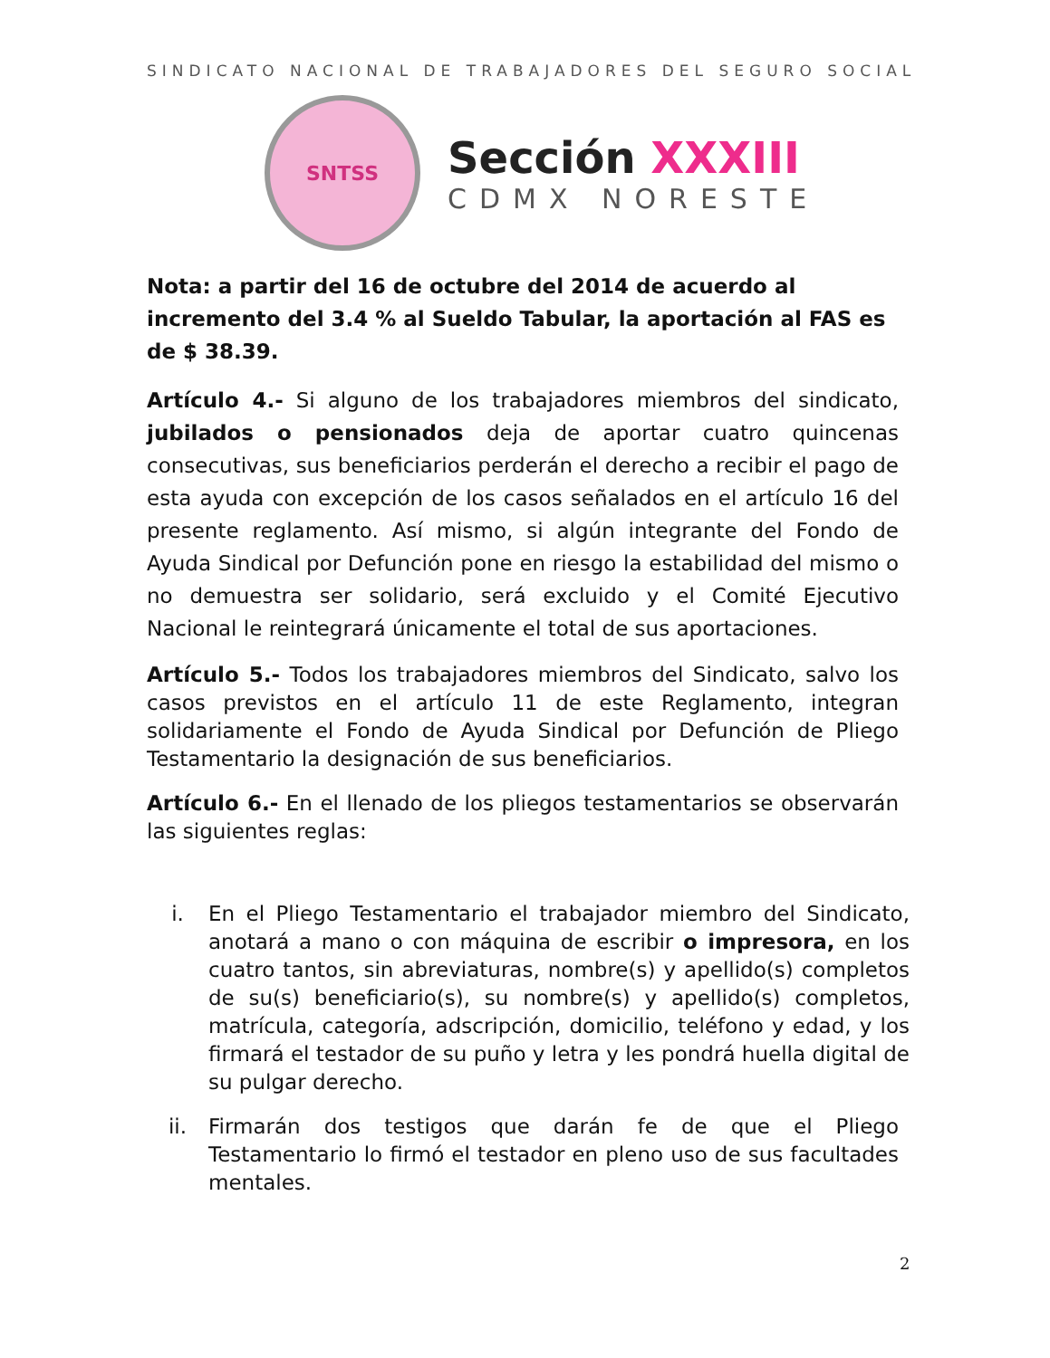SINDICATO NACIONAL DE TRABAJADORES DEL SEGURO SOCIAL
SNTSS
Sección XXXIII
CDMX NORESTE
Nota: a partir del 16 de octubre del 2014 de acuerdo al incremento del 3.4 % al Sueldo Tabular, la aportación al FAS es de $ 38.39.
Artículo 4.- Si alguno de los trabajadores miembros del sindicato, jubilados o pensionados deja de aportar cuatro quincenas consecutivas, sus beneficiarios perderán el derecho a recibir el pago de esta ayuda con excepción de los casos señalados en el artículo 16 del presente reglamento. Así mismo, si algún integrante del Fondo de Ayuda Sindical por Defunción pone en riesgo la estabilidad del mismo o no demuestra ser solidario, será excluido y el Comité Ejecutivo Nacional le reintegrará únicamente el total de sus aportaciones.
Artículo 5.- Todos los trabajadores miembros del Sindicato, salvo los casos previstos en el artículo 11 de este Reglamento, integran solidariamente el Fondo de Ayuda Sindical por Defunción de Pliego Testamentario la designación de sus beneficiarios.
Artículo 6.- En el llenado de los pliegos testamentarios se observarán las siguientes reglas:
i. En el Pliego Testamentario el trabajador miembro del Sindicato, anotará a mano o con máquina de escribir o impresora, en los cuatro tantos, sin abreviaturas, nombre(s) y apellido(s) completos de su(s) beneficiario(s), su nombre(s) y apellido(s) completos, matrícula, categoría, adscripción, domicilio, teléfono y edad, y los firmará el testador de su puño y letra y les pondrá huella digital de su pulgar derecho.
ii. Firmarán dos testigos que darán fe de que el Pliego Testamentario lo firmó el testador en pleno uso de sus facultades mentales.
2